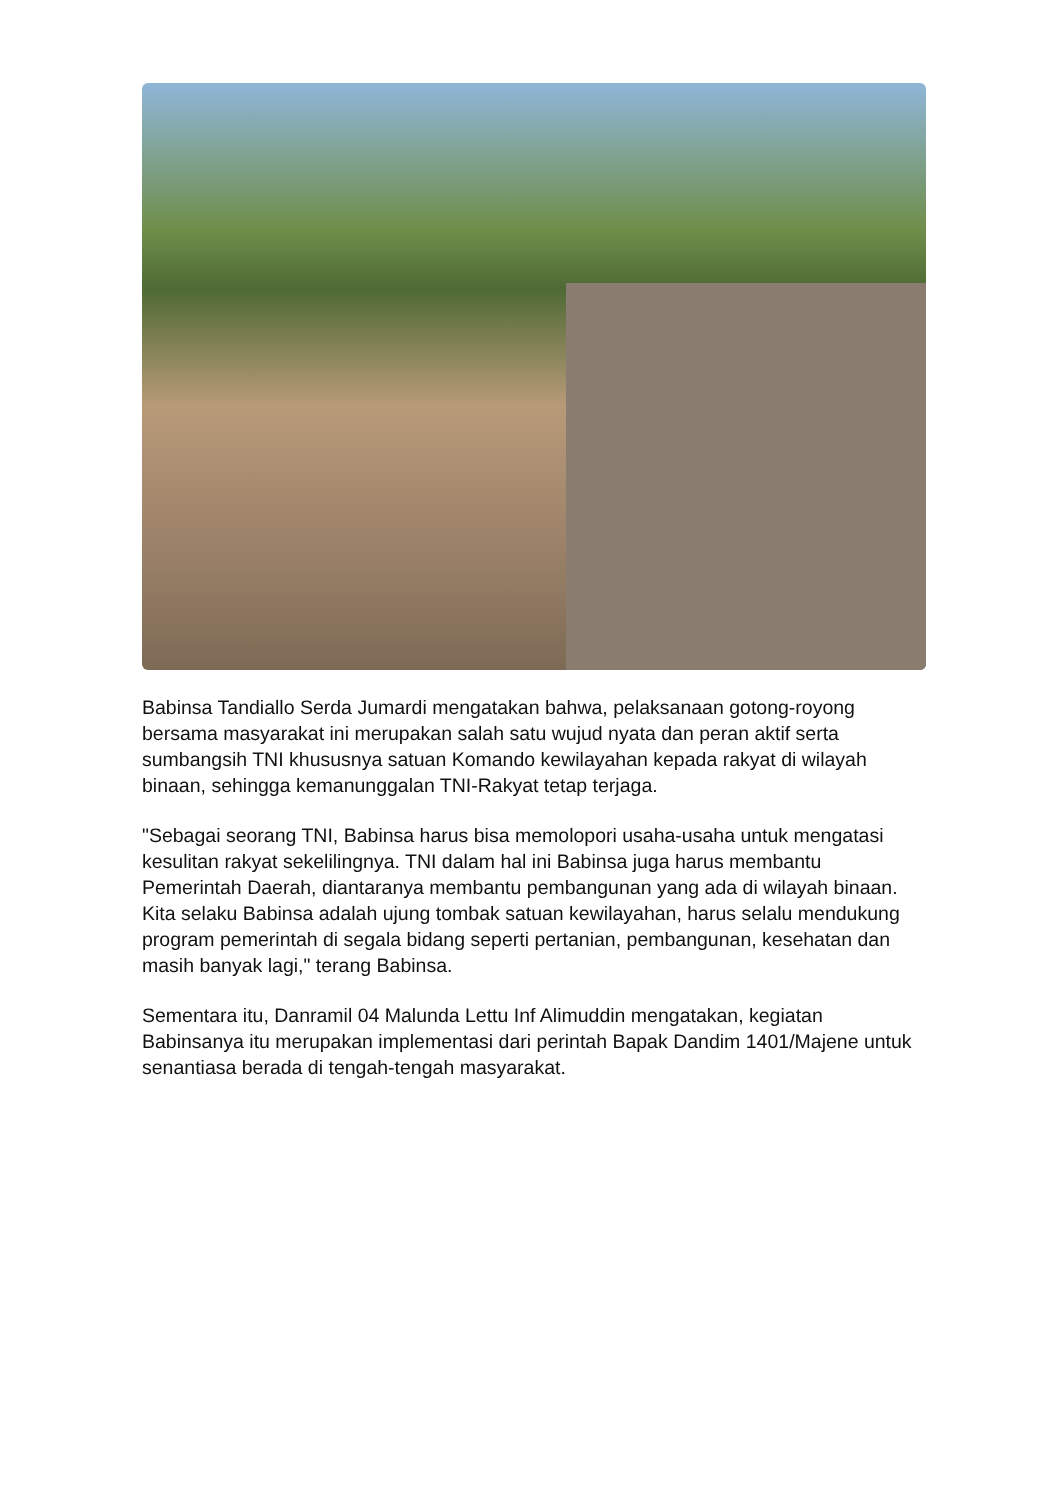Babinsa Tandiallo Serda Jumardi mengatakan bahwa, pelaksanaan gotong-royong bersama masyarakat ini merupakan salah satu wujud nyata dan peran aktif serta sumbangsih TNI khususnya satuan Komando kewilayahan kepada rakyat di wilayah binaan, sehingga kemanunggalan TNI-Rakyat tetap terjaga.
"Sebagai seorang TNI, Babinsa harus bisa memolopori usaha-usaha untuk mengatasi kesulitan rakyat sekelilingnya. TNI dalam hal ini Babinsa juga harus membantu Pemerintah Daerah, diantaranya membantu pembangunan yang ada di wilayah binaan. Kita selaku Babinsa adalah ujung tombak satuan kewilayahan, harus selalu mendukung program pemerintah di segala bidang seperti pertanian, pembangunan, kesehatan dan masih banyak lagi," terang Babinsa.
Sementara itu, Danramil 04 Malunda Lettu Inf Alimuddin mengatakan, kegiatan Babinsanya itu merupakan implementasi dari perintah Bapak Dandim 1401/Majene untuk senantiasa berada di tengah-tengah masyarakat.